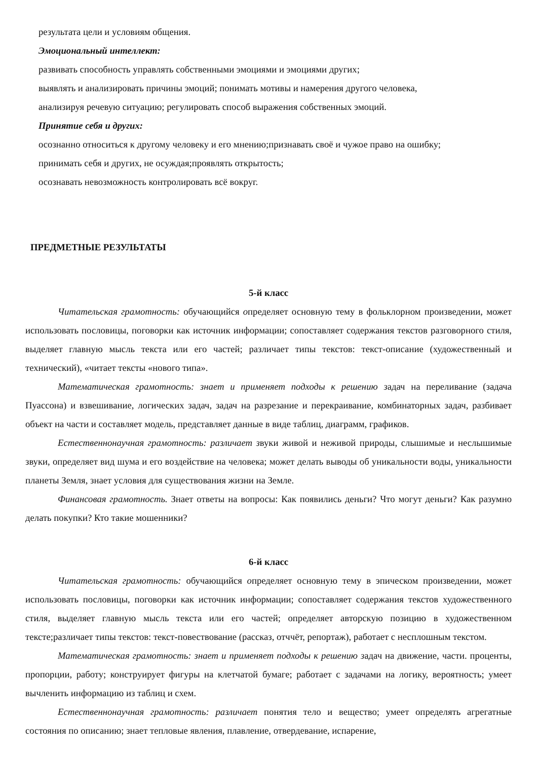результата цели и условиям общения.
Эмоциональный интеллект:
развивать способность управлять собственными эмоциями и эмоциями других;
выявлять и анализировать причины эмоций; понимать мотивы и намерения другого человека,
анализируя речевую ситуацию; регулировать способ выражения собственных эмоций.
Принятие себя и других:
осознанно относиться к другому человеку и его мнению;признавать своё и чужое право на ошибку;
принимать себя и других, не осуждая;проявлять открытость;
осознавать невозможность контролировать всё вокруг.
ПРЕДМЕТНЫЕ РЕЗУЛЬТАТЫ
5-й класс
Читательская грамотность: обучающийся определяет основную тему в фольклорном произведении, может использовать пословицы, поговорки как источник информации; сопоставляет содержания текстов разговорного стиля, выделяет главную мысль текста или его частей; различает типы текстов: текст-описание (художественный и технический), «читает тексты «нового типа».
Математическая грамотность: знает и применяет подходы к решению задач на переливание (задача Пуассона) и взвешивание, логических задач, задач на разрезание и перекраивание, комбинаторных задач, разбивает объект на части и составляет модель, представляет данные в виде таблиц, диаграмм, графиков.
Естественнонаучная грамотность: различает звуки живой и неживой природы, слышимые и неслышимые звуки, определяет вид шума и его воздействие на человека; может делать выводы об уникальности воды, уникальности планеты Земля, знает условия для существования жизни на Земле.
Финансовая грамотность. Знает ответы на вопросы: Как появились деньги? Что могут деньги? Как разумно делать покупки? Кто такие мошенники?
6-й класс
Читательская грамотность: обучающийся определяет основную тему в эпическом произведении, может использовать пословицы, поговорки как источник информации; сопоставляет содержания текстов художественного стиля, выделяет главную мысль текста или его частей; определяет авторскую позицию в художественном тексте;различает типы текстов: текст-повествование (рассказ, отччёт, репортаж), работает с несплошным текстом.
Математическая грамотность: знает и применяет подходы к решению задач на движение, части. проценты, пропорции, работу; конструирует фигуры на клетчатой бумаге; работает с задачами на логику, вероятность; умеет вычленить информацию из таблиц и схем.
Естественнонаучная грамотность: различает понятия тело и вещество; умеет определять агрегатные состояния по описанию; знает тепловые явления, плавление, отвердевание, испарение,